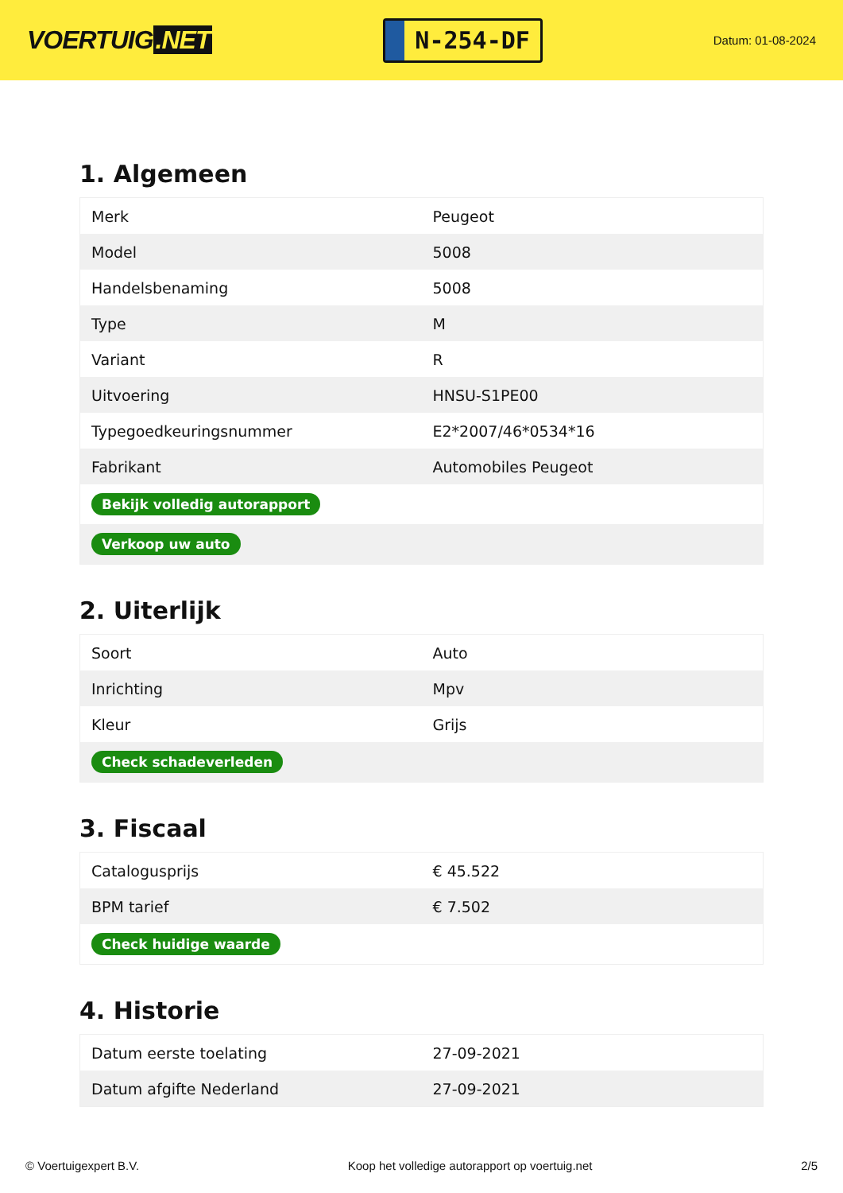VOERTUIG.NET
N-254-DF
Datum: 01-08-2024
1. Algemeen
| Merk | Peugeot |
| Model | 5008 |
| Handelsbenaming | 5008 |
| Type | M |
| Variant | R |
| Uitvoering | HNSU-S1PE00 |
| Typegoedkeuringsnummer | E2*2007/46*0534*16 |
| Fabrikant | Automobiles Peugeot |
| Bekijk volledig autorapport | |
| Verkoop uw auto | |
2. Uiterlijk
| Soort | Auto |
| Inrichting | Mpv |
| Kleur | Grijs |
| Check schadeverleden | |
3. Fiscaal
| Catalogusprijs | € 45.522 |
| BPM tarief | € 7.502 |
| Check huidige waarde | |
4. Historie
| Datum eerste toelating | 27-09-2021 |
| Datum afgifte Nederland | 27-09-2021 |
© Voertuigexpert B.V. Koop het volledige autorapport op voertuig.net 2/5